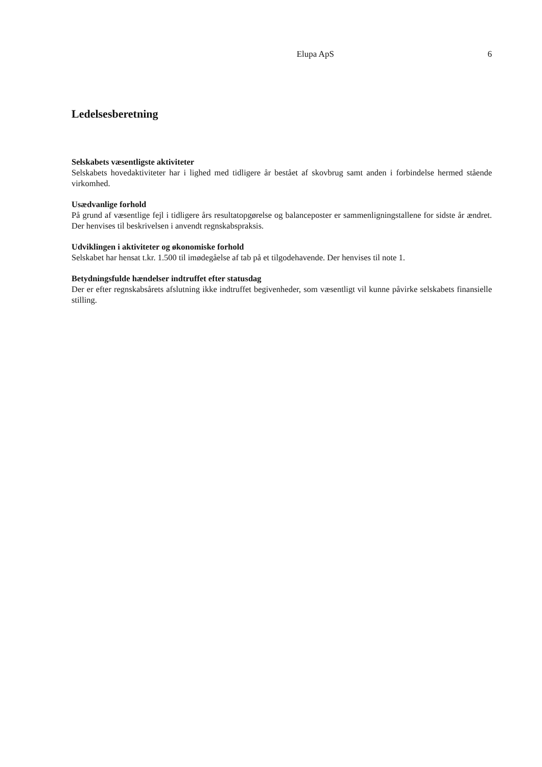Elupa ApS 6
Ledelsesberetning
Selskabets væsentligste aktiviteter
Selskabets hovedaktiviteter har i lighed med tidligere år bestået af skovbrug samt anden i forbindelse hermed stående virkomhed.
Usædvanlige forhold
På grund af væsentlige fejl i tidligere års resultatopgørelse og balanceposter er sammenligningstallene for sidste år ændret. Der henvises til beskrivelsen i anvendt regnskabspraksis.
Udviklingen i aktiviteter og økonomiske forhold
Selskabet har hensat t.kr. 1.500 til imødegåelse af tab på et tilgodehavende. Der henvises til note 1.
Betydningsfulde hændelser indtruffet efter statusdag
Der er efter regnskabsårets afslutning ikke indtruffet begivenheder, som væsentligt vil kunne påvirke selskabets finansielle stilling.